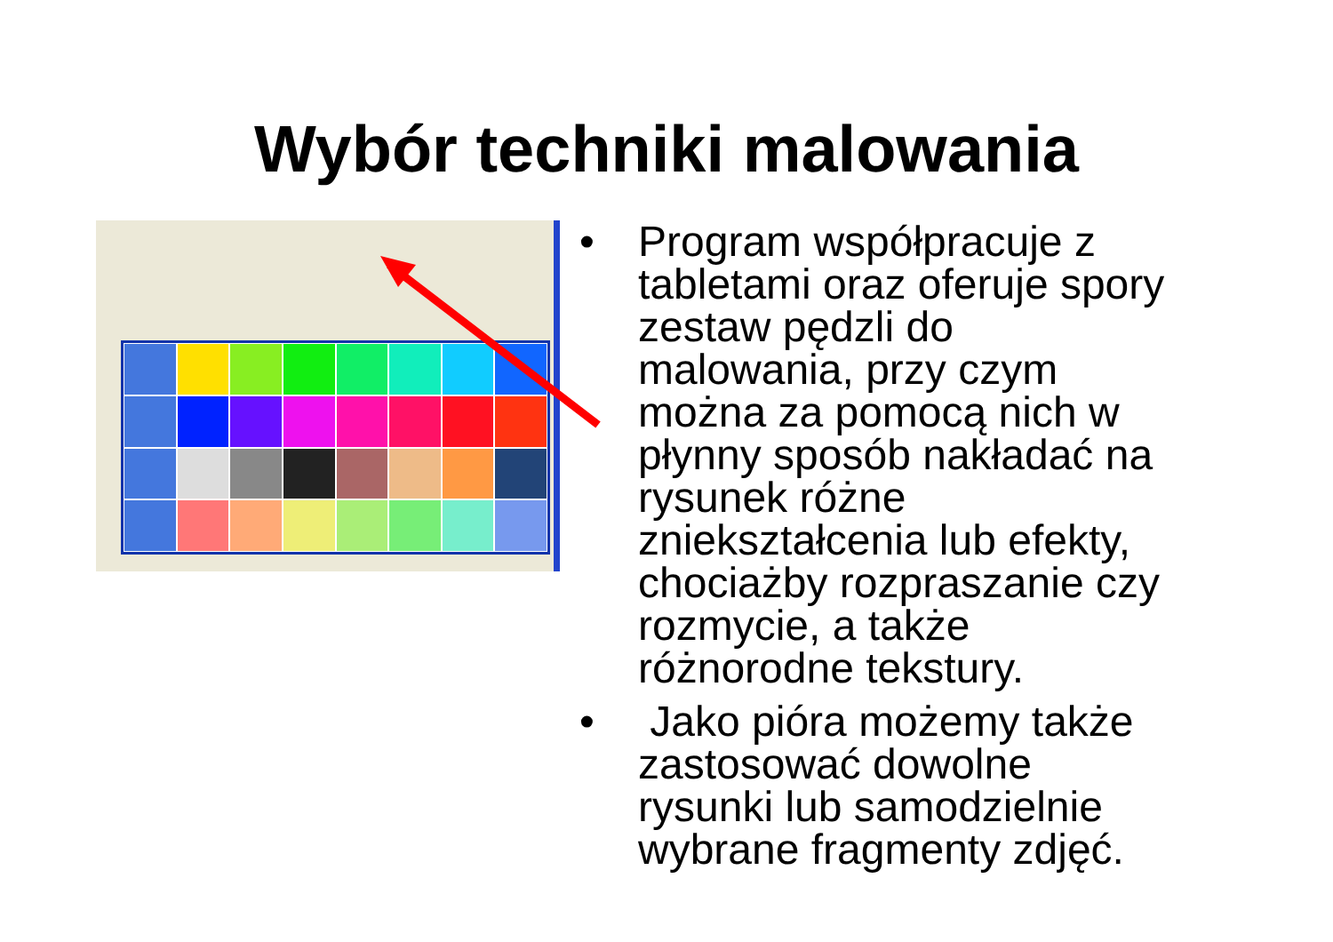Wybór techniki malowania
• Program współpracuje z tabletami oraz oferuje spory zestaw pędzli do malowania, przy czym można za pomocą nich w płynny sposób nakładać na rysunek różne zniekształcenia lub efekty, chociażby rozpraszanie czy rozmycie, a także różnorodne tekstury.
• Jako pióra możemy także zastosować dowolne rysunki lub samodzielnie wybrane fragmenty zdjęć.